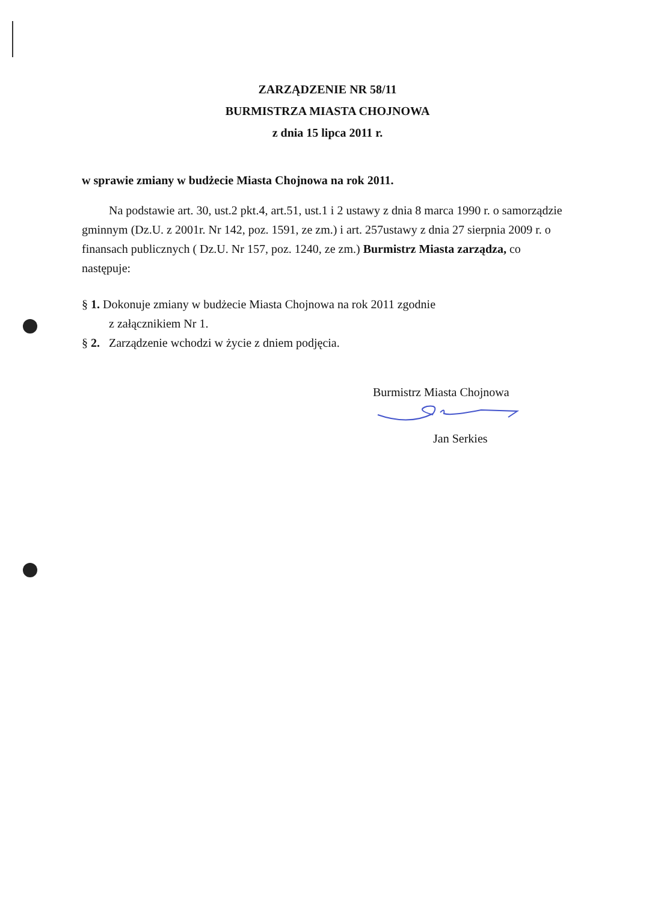ZARZĄDZENIE NR 58/11
BURMISTRZA MIASTA CHOJNOWA
z dnia 15 lipca 2011 r.
w sprawie zmiany w budżecie Miasta Chojnowa na rok 2011.
Na podstawie art. 30, ust.2 pkt.4, art.51, ust.1 i 2 ustawy z dnia 8 marca 1990 r. o samorządzie gminnym (Dz.U. z 2001r. Nr 142, poz. 1591, ze zm.) i art. 257ustawy z dnia 27 sierpnia 2009 r. o finansach publicznych ( Dz.U. Nr 157, poz. 1240, ze zm.) Burmistrz Miasta zarządza, co następuje:
§ 1. Dokonuje zmiany w budżecie Miasta Chojnowa na rok 2011 zgodnie
z załącznikiem Nr 1.
§ 2. Zarządzenie wchodzi w życie z dniem podjęcia.
Burmistrz Miasta Chojnowa
Jan Serkies